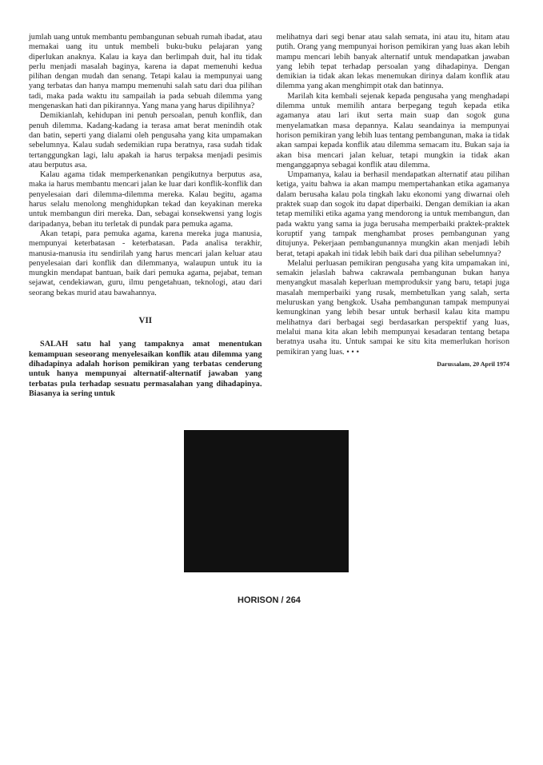jumlah uang untuk membantu pembangunan sebuah rumah ibadat, atau memakai uang itu untuk membeli buku-buku pelajaran yang diperlukan anaknya. Kalau ia kaya dan berlimpah duit, hal itu tidak perlu menjadi masalah baginya, karena ia dapat memenuhi kedua pilihan dengan mudah dan senang. Tetapi kalau ia mempunyai uang yang terbatas dan hanya mampu memenuhi salah satu dari dua pilihan tadi, maka pada waktu itu sampailah ia pada sebuah dilemma yang mengenaskan hati dan pikirannya. Yang mana yang harus dipilihnya?
Demikianlah, kehidupan ini penuh persoalan, penuh konflik, dan penuh dilemma. Kadang-kadang ia terasa amat berat menindih otak dan batin, seperti yang dialami oleh pengusaha yang kita umpamakan sebelumnya. Kalau sudah sedemikian rupa beratnya, rasa sudah tidak tertanggungkan lagi, lalu apakah ia harus terpaksa menjadi pesimis atau berputus asa.
Kalau agama tidak memperkenankan pengikutnya berputus asa, maka ia harus membantu mencari jalan ke luar dari konflik-konflik dan penyelesaian dari dilemma-dilemma mereka. Kalau begitu, agama harus selalu menolong menghidupkan tekad dan keyakinan mereka untuk membangun diri mereka. Dan, sebagai konsekwensi yang logis daripadanya, beban itu terletak di pundak para pemuka agama.
Akan tetapi, para pemuka agama, karena mereka juga manusia, mempunyai keterbatasan - keterbatasan. Pada analisa terakhir, manusia-manusia itu sendirilah yang harus mencari jalan keluar atau penyelesaian dari konflik dan dilemmanya, walaupun untuk itu ia mungkin mendapat bantuan, baik dari pemuka agama, pejabat, teman sejawat, cendekiawan, guru, ilmu pengetahuan, teknologi, atau dari seorang bekas murid atau bawahannya.
VII
SALAH satu hal yang tampaknya amat menentukan kemampuan seseorang menyelesaikan konflik atau dilemma yang dihadapinya adalah horison pemikiran yang terbatas cenderung untuk hanya mempunyai alternatif-alternatif jawaban yang terbatas pula terhadap sesuatu permasalahan yang dihadapinya. Biasanya ia sering untuk
melihatnya dari segi benar atau salah semata, ini atau itu, hitam atau putih. Orang yang mempunyai horison pemikiran yang luas akan lebih mampu mencari lebih banyak alternatif untuk mendapatkan jawaban yang lebih tepat terhadap persoalan yang dihadapinya. Dengan demikian ia tidak akan lekas menemukan dirinya dalam konflik atau dilemma yang akan menghimpit otak dan batinnya.
Marilah kita kembali sejenak kepada pengusaha yang menghadapi dilemma untuk memilih antara berpegang teguh kepada etika agamanya atau lari ikut serta main suap dan sogok guna menyelamatkan masa depannya. Kalau seandainya ia mempunyai horison pemikiran yang lebih luas tentang pembangunan, maka ia tidak akan sampai kepada konflik atau dilemma semacam itu. Bukan saja ia akan bisa mencari jalan keluar, tetapi mungkin ia tidak akan menganggapnya sebagai konflik atau dilemma.
Umpamanya, kalau ia berhasil mendapatkan alternatif atau pilihan ketiga, yaitu bahwa ia akan mampu mempertahankan etika agamanya dalam berusaha kalau pola tingkah laku ekonomi yang diwarnai oleh praktek suap dan sogok itu dapat diperbaiki. Dengan demikian ia akan tetap memiliki etika agama yang mendorong ia untuk membangun, dan pada waktu yang sama ia juga berusaha memperbaiki praktek-praktek koruptif yang tampak menghambat proses pembangunan yang ditujunya. Pekerjaan pembangunannya mungkin akan menjadi lebih berat, tetapi apakah ini tidak lebih baik dari dua pilihan sebelumnya?
Melalui perluasan pemikiran pengusaha yang kita umpamakan ini, semakin jelaslah bahwa cakrawala pembangunan bukan hanya menyangkut masalah keperluan memproduksir yang baru, tetapi juga masalah memperbaiki yang rusak, membetulkan yang salah, serta meluruskan yang bengkok. Usaha pembangunan tampak mempunyai kemungkinan yang lebih besar untuk berhasil kalau kita mampu melihatnya dari berbagai segi berdasarkan perspektif yang luas, melalui mana kita akan lebih mempunyai kesadaran tentang betapa beratnya usaha itu. Untuk sampai ke situ kita memerlukan horison pemikiran yang luas. • • •
Darussalam, 20 April 1974
HORISON / 264